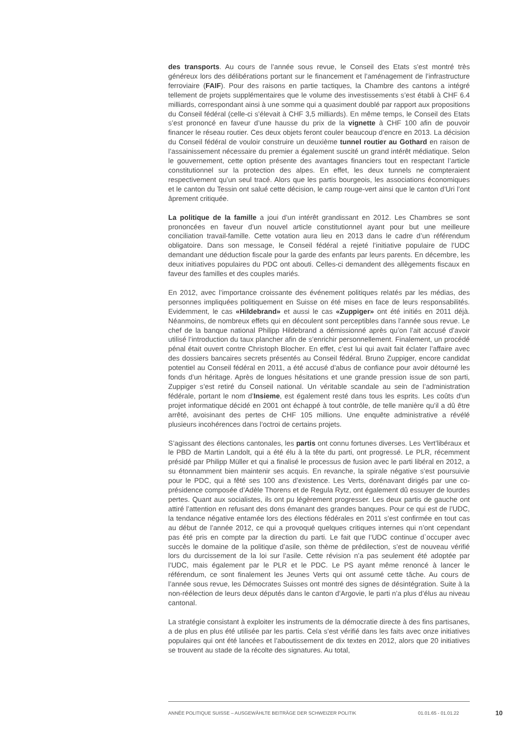des transports. Au cours de l’année sous revue, le Conseil des Etats s’est montré très généreux lors des délibérations portant sur le financement et l’aménagement de l’infrastructure ferroviaire (FAIF). Pour des raisons en partie tactiques, la Chambre des cantons a intégré tellement de projets supplémentaires que le volume des investissements s’est établi à CHF 6.4 milliards, correspondant ainsi à une somme qui a quasiment doublé par rapport aux propositions du Conseil fédéral (celle-ci s’élevait à CHF 3,5 milliards). En même temps, le Conseil des Etats s’est prononcé en faveur d’une hausse du prix de la vignette à CHF 100 afin de pouvoir financer le réseau routier. Ces deux objets feront couler beaucoup d’encre en 2013. La décision du Conseil fédéral de vouloir construire un deuxième tunnel routier au Gothard en raison de l’assainissement nécessaire du premier a également suscité un grand intérêt médiatique. Selon le gouvernement, cette option présente des avantages financiers tout en respectant l’article constitutionnel sur la protection des alpes. En effet, les deux tunnels ne compteraient respectivement qu’un seul tracé. Alors que les partis bourgeois, les associations économiques et le canton du Tessin ont salué cette décision, le camp rouge-vert ainsi que le canton d’Uri l’ont âprement critiquée.
La politique de la famille a joui d’un intérêt grandissant en 2012. Les Chambres se sont prononcées en faveur d’un nouvel article constitutionnel ayant pour but une meilleure conciliation travail-famille. Cette votation aura lieu en 2013 dans le cadre d’un référendum obligatoire. Dans son message, le Conseil fédéral a rejeté l’initiative populaire de l’UDC demandant une déduction fiscale pour la garde des enfants par leurs parents. En décembre, les deux initiatives populaires du PDC ont abouti. Celles-ci demandent des allègements fiscaux en faveur des familles et des couples mariés.
En 2012, avec l’importance croissante des événement politiques relatés par les médias, des personnes impliquées politiquement en Suisse on été mises en face de leurs responsabilités. Evidemment, le cas «Hildebrand» et aussi le cas «Zuppiger» ont été initiés en 2011 déjà. Néanmoins, de nombreux effets qui en découlent sont perceptibles dans l’année sous revue. Le chef de la banque national Philipp Hildebrand a démissionné après qu’on l’ait accusé d’avoir utilisé l’introduction du taux plancher afin de s’enrichir personnellement. Finalement, un procédé pénal était ouvert contre Christoph Blocher. En effet, c’est lui qui avait fait éclater l’affaire avec des dossiers bancaires secrets présentés au Conseil fédéral. Bruno Zuppiger, encore candidat potentiel au Conseil fédéral en 2011, a été accusé d’abus de confiance pour avoir détourné les fonds d’un héritage. Après de longues hésitations et une grande pression issue de son parti, Zuppiger s’est retiré du Conseil national. Un véritable scandale au sein de l’administration fédérale, portant le nom d’Insieme, est également resté dans tous les esprits. Les coûts d’un projet informatique décidé en 2001 ont échappé à tout contrôle, de telle manière qu’il a dû être arrêté, avoisinant des pertes de CHF 105 millions. Une enquête administrative a révélé plusieurs incohérences dans l’octroi de certains projets.
S’agissant des élections cantonales, les partis ont connu fortunes diverses. Les Vert’libéraux et le PBD de Martin Landolt, qui a été élu à la tête du parti, ont progressé. Le PLR, récemment présidé par Philipp Müller et qui a finalisé le processus de fusion avec le parti libéral en 2012, a su étonnamment bien maintenir ses acquis. En revanche, la spirale négative s’est poursuivie pour le PDC, qui a fêté ses 100 ans d’existence. Les Verts, dorénavant dirigés par une co-présidence composée d’Adèle Thorens et de Regula Rytz, ont également dû essuyer de lourdes pertes. Quant aux socialistes, ils ont pu légèrement progresser. Les deux partis de gauche ont attiré l’attention en refusant des dons émanant des grandes banques. Pour ce qui est de l’UDC, la tendance négative entamée lors des élections fédérales en 2011 s’est confirmée en tout cas au début de l’année 2012, ce qui a provoqué quelques critiques internes qui n’ont cependant pas été pris en compte par la direction du parti. Le fait que l’UDC continue d`occuper avec succès le domaine de la politique d’asile, son thème de prédilection, s’est de nouveau vérifié lors du durcissement de la loi sur l’asile. Cette révision n’a pas seulement été adoptée par l’UDC, mais également par le PLR et le PDC. Le PS ayant même renoncé à lancer le référendum, ce sont finalement les Jeunes Verts qui ont assumé cette tâche. Au cours de l’année sous revue, les Démocrates Suisses ont montré des signes de désintégration. Suite à la non-réélection de leurs deux députés dans le canton d’Argovie, le parti n’a plus d’élus au niveau cantonal.
La stratégie consistant à exploiter les instruments de la démocratie directe à des fins partisanes, a de plus en plus été utilisée par les partis. Cela s’est vérifié dans les faits avec onze initiatives populaires qui ont été lancées et l’aboutissement de dix textes en 2012, alors que 20 initiatives se trouvent au stade de la récolte des signatures. Au total,
ANNÉE POLITIQUE SUISSE – AUSGEWÄHLTE BEITRÄGE DER SCHWEIZER POLITIK 01.01.65 - 01.01.22 10